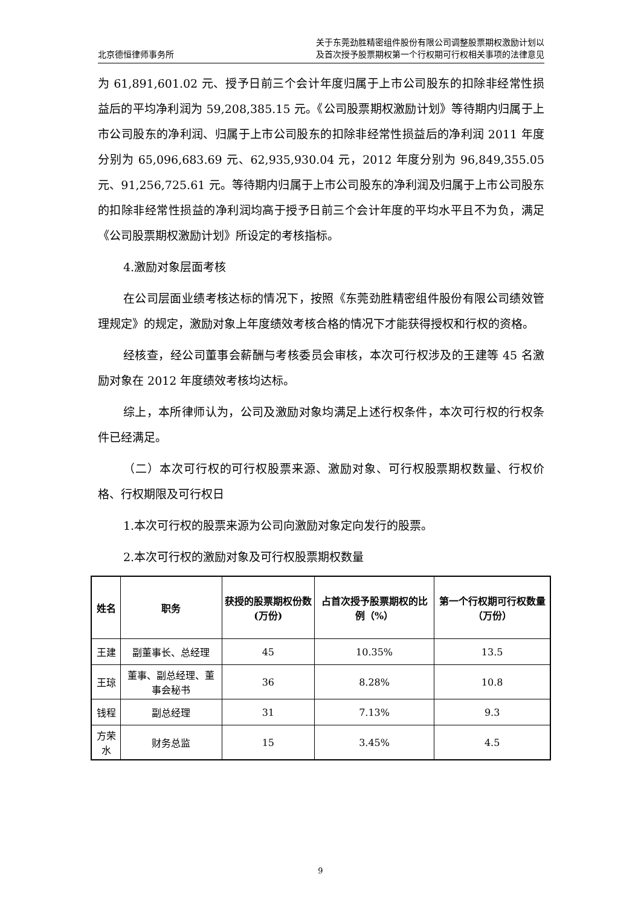北京德恒律师事务所
关于东莞劲胜精密组件股份有限公司调整股票期权激励计划以
及首次授予股票期权第一个行权期可行权相关事项的法律意见
为 61,891,601.02 元、授予日前三个会计年度归属于上市公司股东的扣除非经常性损益后的平均净利润为 59,208,385.15 元。《公司股票期权激励计划》等待期内归属于上市公司股东的净利润、归属于上市公司股东的扣除非经常性损益后的净利润 2011 年度分别为 65,096,683.69 元、62,935,930.04 元，2012 年度分别为 96,849,355.05 元、91,256,725.61 元。等待期内归属于上市公司股东的净利润及归属于上市公司股东的扣除非经常性损益的净利润均高于授予日前三个会计年度的平均水平且不为负，满足《公司股票期权激励计划》所设定的考核指标。
4.激励对象层面考核
在公司层面业绩考核达标的情况下，按照《东莞劲胜精密组件股份有限公司绩效管理规定》的规定，激励对象上年度绩效考核合格的情况下才能获得授权和行权的资格。
经核查，经公司董事会薪酬与考核委员会审核，本次可行权涉及的王建等 45 名激励对象在 2012 年度绩效考核均达标。
综上，本所律师认为，公司及激励对象均满足上述行权条件，本次可行权的行权条件已经满足。
（二）本次可行权的可行权股票来源、激励对象、可行权股票期权数量、行权价格、行权期限及可行权日
1.本次可行权的股票来源为公司向激励对象定向发行的股票。
2.本次可行权的激励对象及可行权股票期权数量
| 姓名 | 职务 | 获授的股票期权份数(万份) | 占首次授予股票期权的比例（%） | 第一个行权期可行权数量（万份） |
| --- | --- | --- | --- | --- |
| 王建 | 副董事长、总经理 | 45 | 10.35% | 13.5 |
| 王琼 | 董事、副总经理、董事会秘书 | 36 | 8.28% | 10.8 |
| 钱程 | 副总经理 | 31 | 7.13% | 9.3 |
| 方荣水 | 财务总监 | 15 | 3.45% | 4.5 |
9